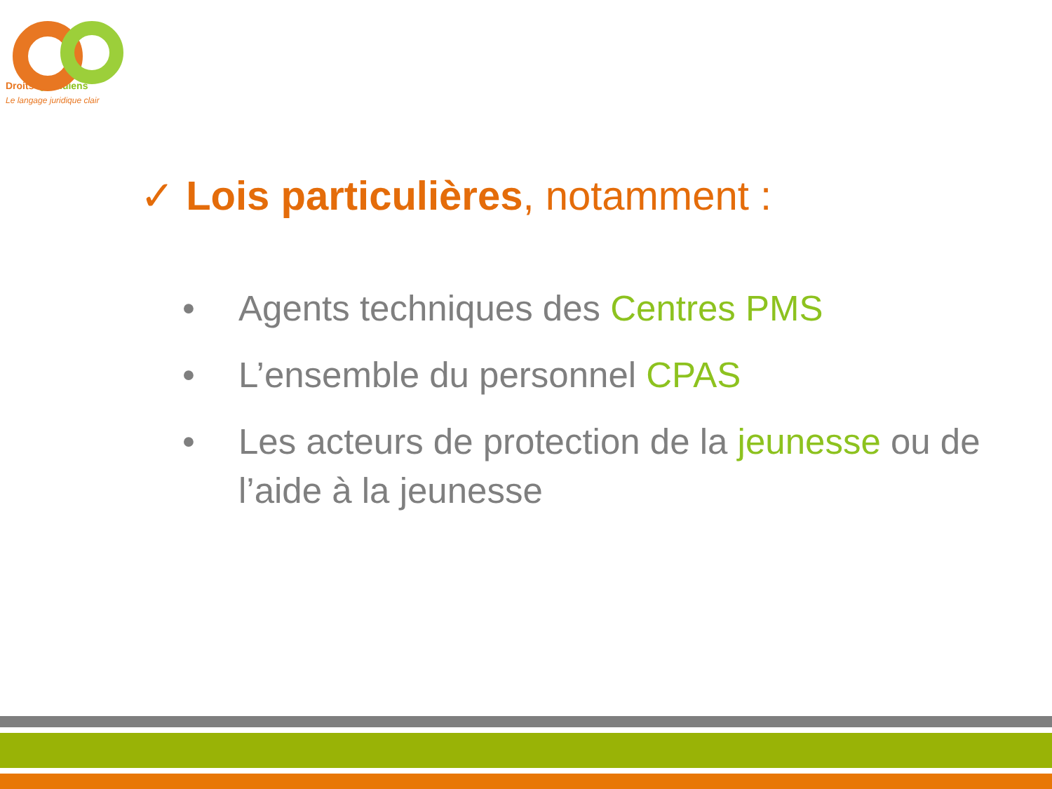Droits Quotidiens
Le langage juridique clair
✓ Lois particulières, notamment :
• Agents techniques des Centres PMS
• L’ensemble du personnel CPAS
• Les acteurs de protection de la jeunesse ou de l’aide à la jeunesse